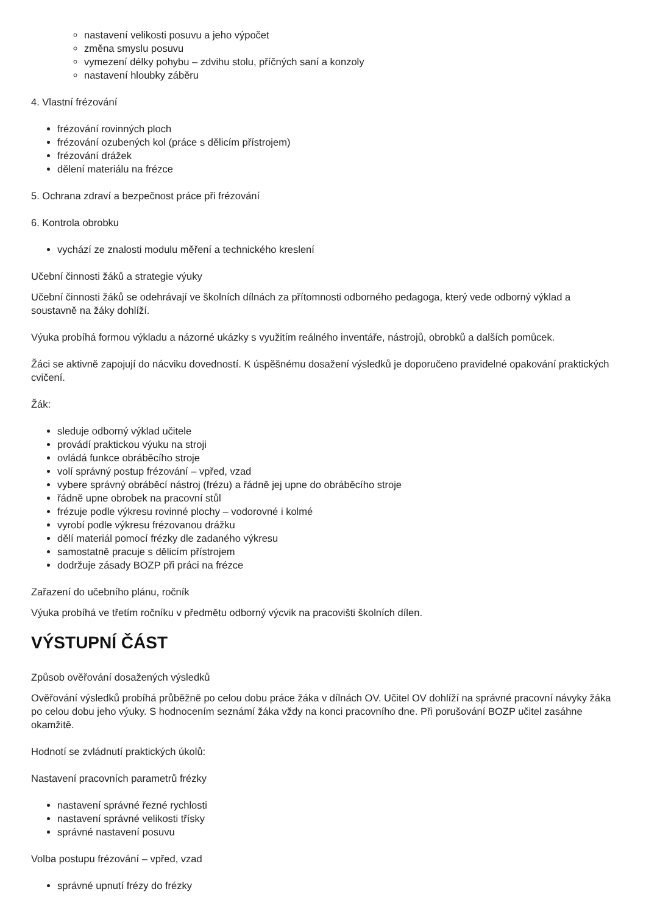nastavení velikosti posuvu a jeho výpočet
změna smyslu posuvu
vymezení délky pohybu – zdvihu stolu, příčných saní a konzoly
nastavení hloubky záběru
4. Vlastní frézování
frézování rovinných ploch
frézování ozubených kol (práce s dělicím přístrojem)
frézování drážek
dělení materiálu na frézce
5. Ochrana zdraví a bezpečnost práce při frézování
6. Kontrola obrobku
vychází ze znalosti modulu měření a technického kreslení
Učební činnosti žáků a strategie výuky
Učební činnosti žáků se odehrávají ve školních dílnách za přítomnosti odborného pedagoga, který vede odborný výklad a soustavně na žáky dohlíží.
Výuka probíhá formou výkladu a názorné ukázky s využitím reálného inventáře, nástrojů, obrobků a dalších pomůcek.
Žáci se aktivně zapojují do nácviku dovedností. K úspěšnému dosažení výsledků je doporučeno pravidelné opakování praktických cvičení.
Žák:
sleduje odborný výklad učitele
provádí praktickou výuku na stroji
ovládá funkce obráběcího stroje
volí správný postup frézování – vpřed, vzad
vybere správný obráběcí nástroj (frézu) a řádně jej upne do obráběcího stroje
řádně upne obrobek na pracovní stůl
frézuje podle výkresu rovinné plochy – vodorovné i kolmé
vyrobí podle výkresu frézovanou drážku
dělí materiál pomocí frézky dle zadaného výkresu
samostatně pracuje s dělicím přístrojem
dodržuje zásady BOZP při práci na frézce
Zařazení do učebního plánu, ročník
Výuka probíhá ve třetím ročníku v předmětu odborný výcvik na pracovišti školních dílen.
VÝSTUPNÍ ČÁST
Způsob ověřování dosažených výsledků
Ověřování výsledků probíhá průběžně po celou dobu práce žáka v dílnách OV. Učitel OV dohlíží na správné pracovní návyky žáka po celou dobu jeho výuky. S hodnocením seznámí žáka vždy na konci pracovního dne. Při porušování BOZP učitel zasáhne okamžitě.
Hodnotí se zvládnutí praktických úkolů:
Nastavení pracovních parametrů frézky
nastavení správné řezné rychlosti
nastavení správné velikosti třísky
správné nastavení posuvu
Volba postupu frézování – vpřed, vzad
správné upnutí frézy do frézky